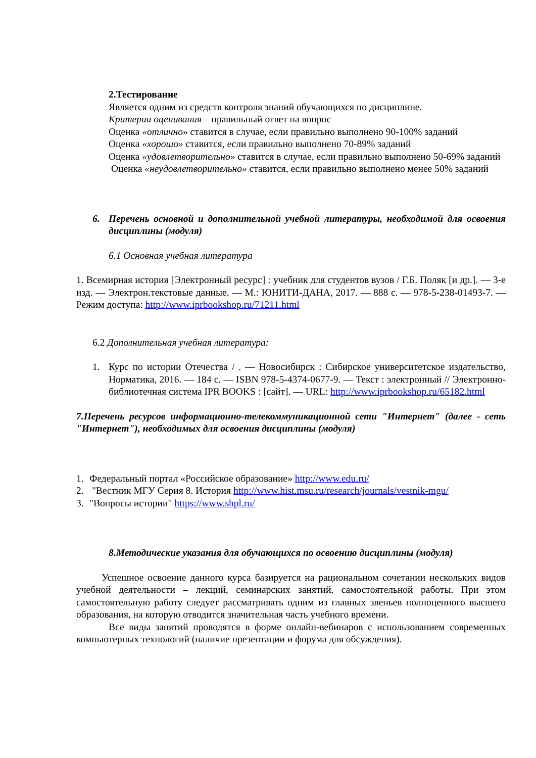2.Тестирование
Является одним из средств контроля знаний обучающихся по дисциплине.
Критерии оценивания – правильный ответ на вопрос
Оценка «отлично» ставится в случае, если правильно выполнено 90-100% заданий
Оценка «хорошо» ставится, если правильно выполнено 70-89% заданий
Оценка «удовлетворительно» ставится в случае, если правильно выполнено 50-69% заданий
Оценка «неудовлетворительно» ставится, если правильно выполнено менее 50% заданий
6. Перечень основной и дополнительной учебной литературы, необходимой для освоения дисциплины (модуля)
6.1 Основная учебная литература
1. Всемирная история [Электронный ресурс] : учебник для студентов вузов / Г.Б. Поляк [и др.]. — 3-е изд. — Электрон.текстовые данные. — М.: ЮНИТИ-ДАНА, 2017. — 888 с. — 978-5-238-01493-7. — Режим доступа: http://www.iprbookshop.ru/71211.html
6.2 Дополнительная учебная литература:
1. Курс по истории Отечества / . — Новосибирск : Сибирское университетское издательство, Норматика, 2016. — 184 с. — ISBN 978-5-4374-0677-9. — Текст : электронный // Электронно-библиотечная система IPR BOOKS : [сайт]. — URL: http://www.iprbookshop.ru/65182.html
7.Перечень ресурсов информационно-телекоммуникационной сети "Интернет" (далее - сеть "Интернет"), необходимых для освоения дисциплины (модуля)
1. Федеральный портал «Российское образование» http://www.edu.ru/
2. "Вестник МГУ Серия 8. История http://www.hist.msu.ru/research/journals/vestnik-mgu/
3. "Вопросы истории" https://www.shpl.ru/
8.Методические указания для обучающихся по освоению дисциплины (модуля)
Успешное освоение данного курса базируется на рациональном сочетании нескольких видов учебной деятельности – лекций, семинарских занятий, самостоятельной работы. При этом самостоятельную работу следует рассматривать одним из главных звеньев полноценного высшего образования, на которую отводится значительная часть учебного времени.
Все виды занятий проводятся в форме онлайн-вебинаров с использованием современных компьютерных технологий (наличие презентации и форума для обсуждения).